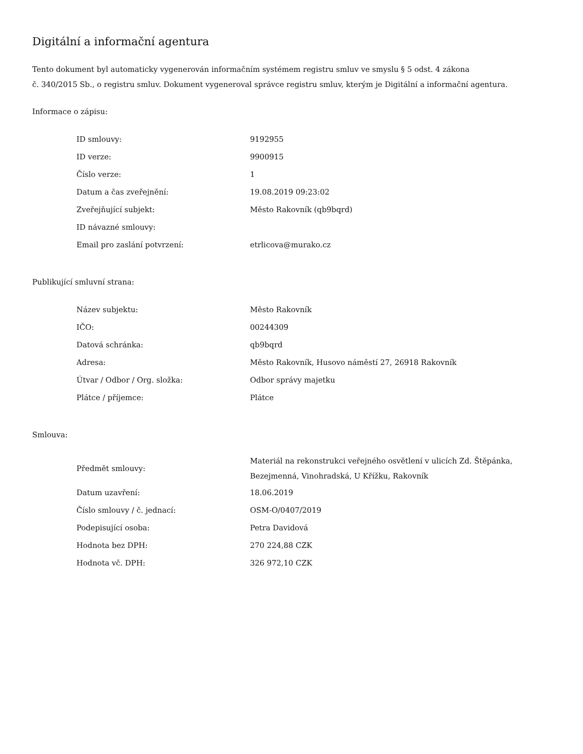Digitální a informační agentura
Tento dokument byl automaticky vygenerován informačním systémem registru smluv ve smyslu § 5 odst. 4 zákona
č. 340/2015 Sb., o registru smluv. Dokument vygeneroval správce registru smluv, kterým je Digitální a informační agentura.
Informace o zápisu:
| ID smlouvy: | 9192955 |
| ID verze: | 9900915 |
| Číslo verze: | 1 |
| Datum a čas zveřejnění: | 19.08.2019 09:23:02 |
| Zveřejňující subjekt: | Město Rakovník (qb9bqrd) |
| ID návazné smlouvy: | |
| Email pro zaslání potvrzení: | etrlicova@murako.cz |
Publikující smluvní strana:
| Název subjektu: | Město Rakovník |
| IČO: | 00244309 |
| Datová schránka: | qb9bqrd |
| Adresa: | Město Rakovník, Husovo náměstí 27, 26918 Rakovník |
| Útvar / Odbor / Org. složka: | Odbor správy majetku |
| Plátce / příjemce: | Plátce |
Smlouva:
| Předmět smlouvy: | Materiál na rekonstrukci veřejného osvětlení v ulicích Zd. Štěpánka, Bezejmenná, Vinohradská, U Křížku, Rakovník |
| Datum uzavření: | 18.06.2019 |
| Číslo smlouvy / č. jednací: | OSM-O/0407/2019 |
| Podepisující osoba: | Petra Davidová |
| Hodnota bez DPH: | 270 224,88 CZK |
| Hodnota vč. DPH: | 326 972,10 CZK |